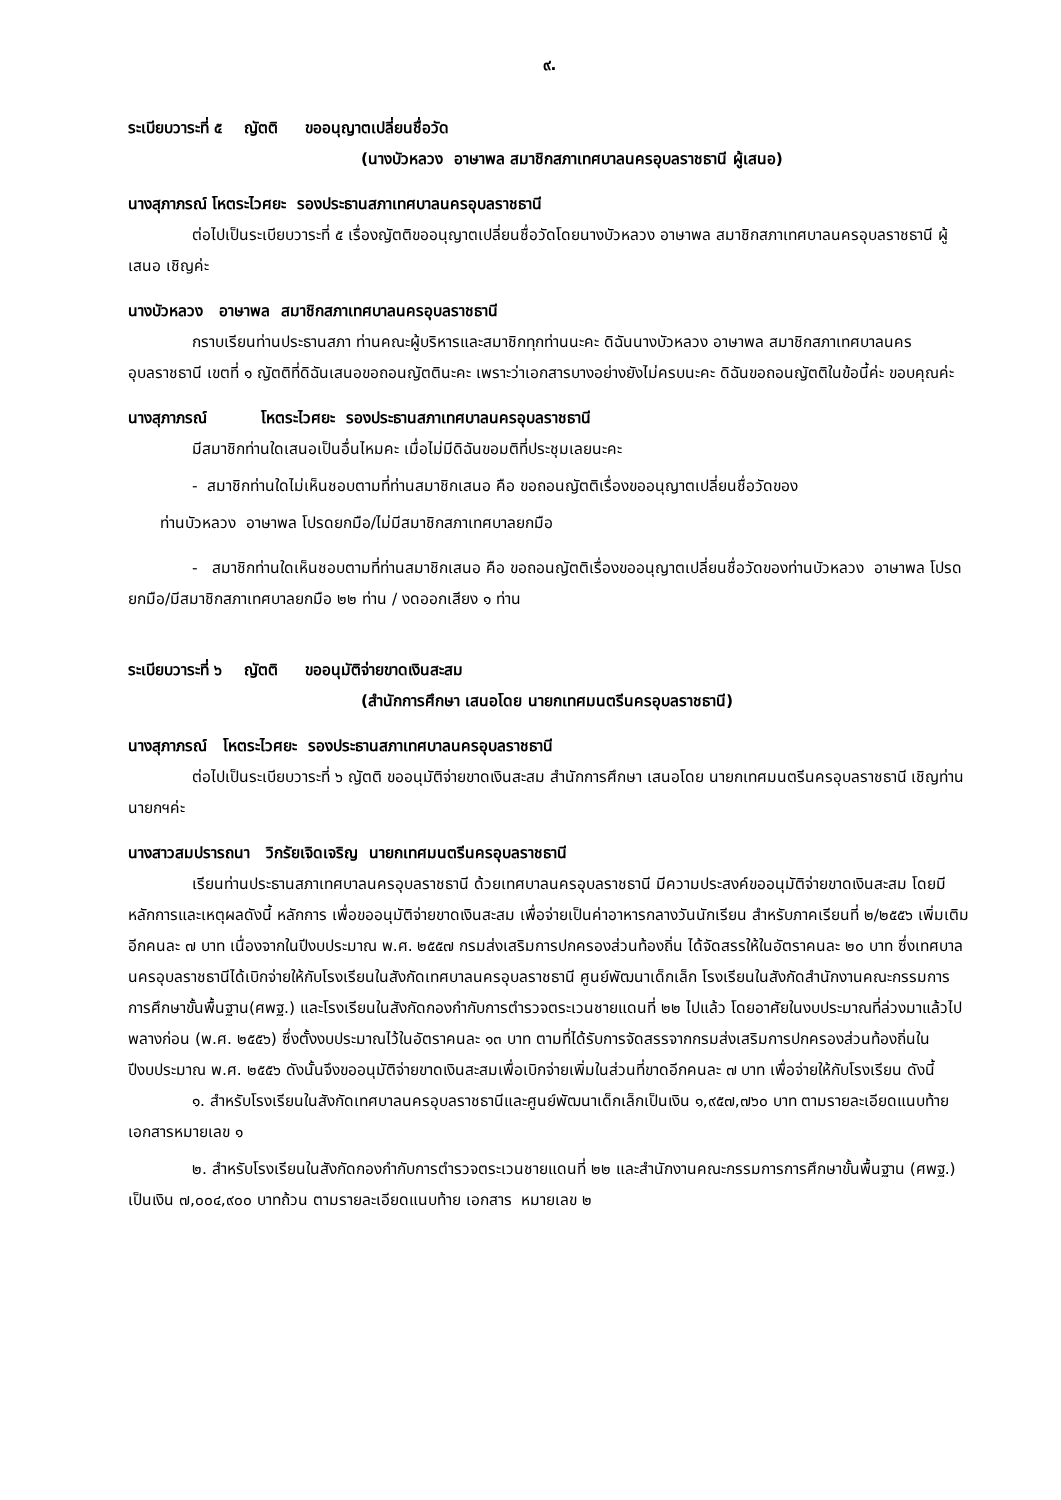๙.
ระเบียบวาระที่ ๕ ญัตติ ขออนุญาตเปลี่ยนชื่อวัด
(นางบัวหลวง อาษาพล สมาชิกสภาเทศบาลนครอุบลราชธานี ผู้เสนอ)
นางสุภาภรณ์ โหตระไวศยะ รองประธานสภาเทศบาลนครอุบลราชธานี
ต่อไปเป็นระเบียบวาระที่ ๕ เรื่องญัตติขออนุญาตเปลี่ยนชื่อวัดโดยนางบัวหลวง อาษาพล สมาชิกสภาเทศบาลนครอุบลราชธานี ผู้เสนอ เชิญค่ะ
นางบัวหลวง อาษาพล สมาชิกสภาเทศบาลนครอุบลราชธานี
กราบเรียนท่านประธานสภา ท่านคณะผู้บริหารและสมาชิกทุกท่านนะคะ ดิฉันนางบัวหลวง อาษาพล สมาชิกสภาเทศบาลนครอุบลราชธานี เขตที่ ๑ ญัตติที่ดิฉันเสนอขอถอนญัตตินะคะ เพราะว่าเอกสารบางอย่างยังไม่ครบนะคะ ดิฉันขอถอนญัตติในข้อนี้ค่ะ ขอบคุณค่ะ
นางสุภาภรณ์ โหตระไวศยะ รองประธานสภาเทศบาลนครอุบลราชธานี
มีสมาชิกท่านใดเสนอเป็นอื่นไหมคะ เมื่อไม่มีดิฉันขอมติที่ประชุมเลยนะคะ
- สมาชิกท่านใดไม่เห็นชอบตามที่ท่านสมาชิกเสนอ คือ ขอถอนญัตติเรื่องขออนุญาตเปลี่ยนชื่อวัดของ
ท่านบัวหลวง อาษาพล โปรดยกมือ/ไม่มีสมาชิกสภาเทศบาลยกมือ
- สมาชิกท่านใดเห็นชอบตามที่ท่านสมาชิกเสนอ คือ ขอถอนญัตติเรื่องขออนุญาตเปลี่ยนชื่อวัดของท่านบัวหลวง อาษาพล โปรดยกมือ/มีสมาชิกสภาเทศบาลยกมือ ๒๒ ท่าน / งดออกเสียง ๑ ท่าน
ระเบียบวาระที่ ๖ ญัตติ ขออนุมัติจ่ายขาดเงินสะสม
(สำนักการศึกษา เสนอโดย นายกเทศมนตรีนครอุบลราชธานี)
นางสุภาภรณ์ โหตระไวศยะ รองประธานสภาเทศบาลนครอุบลราชธานี
ต่อไปเป็นระเบียบวาระที่ ๖ ญัตติ ขออนุมัติจ่ายขาดเงินสะสม สำนักการศึกษา เสนอโดย นายกเทศมนตรีนครอุบลราชธานี เชิญท่านนายกฯค่ะ
นางสาวสมปรารถนา วิกรัยเจิดเจริญ นายกเทศมนตรีนครอุบลราชธานี
เรียนท่านประธานสภาเทศบาลนครอุบลราชธานี ด้วยเทศบาลนครอุบลราชธานี มีความประสงค์ขออนุมัติจ่ายขาดเงินสะสม โดยมีหลักการและเหตุผลดังนี้ หลักการ เพื่อขออนุมัติจ่ายขาดเงินสะสม เพื่อจ่ายเป็นค่าอาหารกลางวันนักเรียน สำหรับภาคเรียนที่ ๒/๒๕๕๖ เพิ่มเติมอีกคนละ ๗ บาท เนื่องจากในปีงบประมาณ พ.ศ. ๒๕๕๗ กรมส่งเสริมการปกครองส่วนท้องถิ่น ได้จัดสรรให้ในอัตราคนละ ๒๐ บาท ซึ่งเทศบาลนครอุบลราชธานีได้เบิกจ่ายให้กับโรงเรียนในสังกัดเทศบาลนครอุบลราชธานี ศูนย์พัฒนาเด็กเล็ก โรงเรียนในสังกัดสำนักงานคณะกรรมการการศึกษาขั้นพื้นฐาน(ศพฐ.) และโรงเรียนในสังกัดกองกำกับการตำรวจตระเวนชายแดนที่ ๒๒ ไปแล้ว โดยอาศัยในงบประมาณที่ล่วงมาแล้วไปพลางก่อน (พ.ศ. ๒๕๕๖) ซึ่งตั้งงบประมาณไว้ในอัตราคนละ ๑๓ บาท ตามที่ได้รับการจัดสรรจากกรมส่งเสริมการปกครองส่วนท้องถิ่นในปีงบประมาณ พ.ศ. ๒๕๕๖ ดังนั้นจึงขออนุมัติจ่ายขาดเงินสะสมเพื่อเบิกจ่ายเพิ่มในส่วนที่ขาดอีกคนละ ๗ บาท เพื่อจ่ายให้กับโรงเรียน ดังนี้
๑. สำหรับโรงเรียนในสังกัดเทศบาลนครอุบลราชธานีและศูนย์พัฒนาเด็กเล็กเป็นเงิน ๑,๙๕๗,๗๖๐ บาท ตามรายละเอียดแนบท้าย เอกสารหมายเลข ๑
๒. สำหรับโรงเรียนในสังกัดกองกำกับการตำรวจตระเวนชายแดนที่ ๒๒ และสำนักงานคณะกรรมการการศึกษาขั้นพื้นฐาน (ศพฐ.) เป็นเงิน ๗,๐๐๔,๙๐๐ บาทถ้วน ตามรายละเอียดแนบท้าย เอกสาร หมายเลข ๒